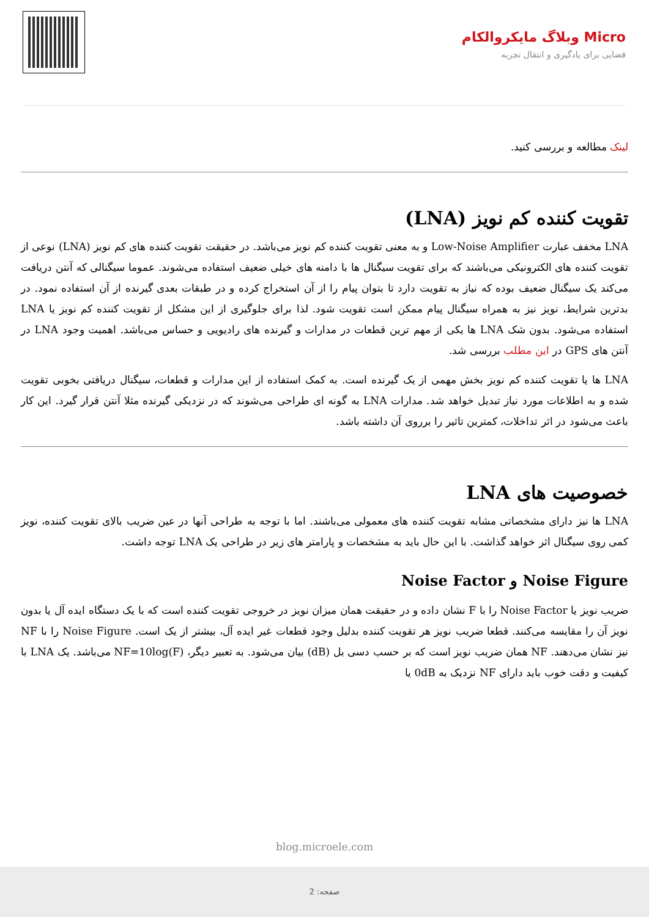Micro وبلاگ مایکروالکام
فضایی برای یادگیری و انتقال تجربه
لینک مطالعه و بررسی کنید.
تقویت کننده کم نویز (LNA)
LNA مخفف عبارت Low-Noise Amplifier و به معنی تقویت کننده کم نویز می‌باشد. در حقیقت تقویت کننده های کم نویز (LNA) نوعی از تقویت کننده های الکترونیکی می‌باشند که برای تقویت سیگنال ها با دامنه های خیلی ضعیف استفاده می‌شوند. عموما سیگنالی که آنتن دریافت می‌کند یک سیگنال ضعیف بوده که نیاز به تقویت دارد تا بتوان پیام را از آن استخراج کرده و در طبقات بعدی گیرنده از آن استفاده نمود. در بدترین شرایط، نویز نیز به همراه سیگنال پیام ممکن است تقویت شود. لذا برای جلوگیری از این مشکل از تقویت کننده کم نویز یا LNA استفاده می‌شود. بدون شک LNA ها یکی از مهم ترین قطعات در مدارات و گیرنده های رادیویی و حساس می‌باشد. اهمیت وجود LNA در آنتن های GPS در این مطلب بررسی شد.
LNA ها یا تقویت کننده کم نویز بخش مهمی از یک گیرنده است. به کمک استفاده از این مدارات و قطعات، سیگنال دریافتی بخوبی تقویت شده و به اطلاعات مورد نیاز تبدیل خواهد شد. مدارات LNA به گونه ای طراحی می‌شوند که در نزدیکی گیرنده مثلا آنتن قرار گیرد. این کار باعث می‌شود در اثر تداخلات، کمترین تاثیر را برروی آن داشته باشد.
خصوصیت های LNA
LNA ها نیز دارای مشخصاتی مشابه تقویت کننده های معمولی می‌باشند. اما با توجه به طراحی آنها در عین ضریب بالای تقویت کننده، نویز کمی روی سیگنال اثر خواهد گذاشت. با این حال باید به مشخصات و پارامتر های زیر در طراحی یک LNA توجه داشت.
Noise Figure و Noise Factor
ضریب نویز یا Noise Factor را با F نشان داده و در حقیقت همان میزان نویز در خروجی تقویت کننده است که با یک دستگاه ایده آل یا بدون نویز آن را مقایسه می‌کنند. قطعا ضریب نویز هر تقویت کننده بدلیل وجود قطعات غیر ایده آل، بیشتر از یک است. Noise Figure را با NF نیز نشان می‌دهند. NF همان ضریب نویز است که بر حسب دسی بل (dB) بیان می‌شود. به تعبیر دیگر، NF=10log(F) می‌باشد. یک LNA با کیفیت و دقت خوب باید دارای NF نزدیک به 0dB یا
blog.microele.com
صفحه: 2